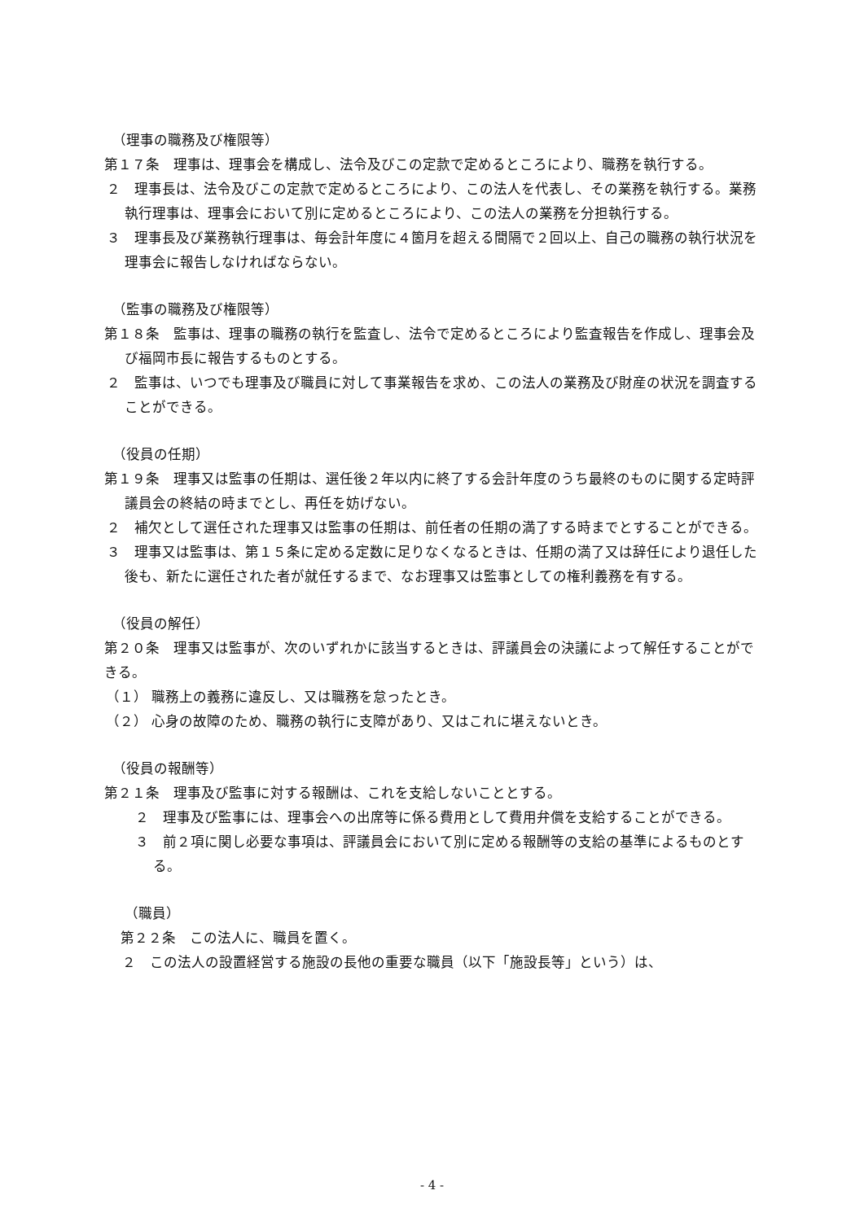（理事の職務及び権限等）
第１７条　理事は、理事会を構成し、法令及びこの定款で定めるところにより、職務を執行する。
２　理事長は、法令及びこの定款で定めるところにより、この法人を代表し、その業務を執行する。業務執行理事は、理事会において別に定めるところにより、この法人の業務を分担執行する。
３　理事長及び業務執行理事は、毎会計年度に４箇月を超える間隔で２回以上、自己の職務の執行状況を理事会に報告しなければならない。
（監事の職務及び権限等）
第１８条　監事は、理事の職務の執行を監査し、法令で定めるところにより監査報告を作成し、理事会及び福岡市長に報告するものとする。
２　監事は、いつでも理事及び職員に対して事業報告を求め、この法人の業務及び財産の状況を調査することができる。
（役員の任期）
第１９条　理事又は監事の任期は、選任後２年以内に終了する会計年度のうち最終のものに関する定時評議員会の終結の時までとし、再任を妨げない。
２　補欠として選任された理事又は監事の任期は、前任者の任期の満了する時までとすることができる。
３　理事又は監事は、第１５条に定める定数に足りなくなるときは、任期の満了又は辞任により退任した後も、新たに選任された者が就任するまで、なお理事又は監事としての権利義務を有する。
（役員の解任）
第２０条　理事又は監事が、次のいずれかに該当するときは、評議員会の決議によって解任することができる。
（１） 職務上の義務に違反し、又は職務を怠ったとき。
（２） 心身の故障のため、職務の執行に支障があり、又はこれに堪えないとき。
（役員の報酬等）
第２１条　理事及び監事に対する報酬は、これを支給しないこととする。
２　理事及び監事には、理事会への出席等に係る費用として費用弁償を支給することができる。
３　前２項に関し必要な事項は、評議員会において別に定める報酬等の支給の基準によるものとする。
（職員）
第２２条　この法人に、職員を置く。
２　この法人の設置経営する施設の長他の重要な職員（以下「施設長等」という）は、
- 4 -